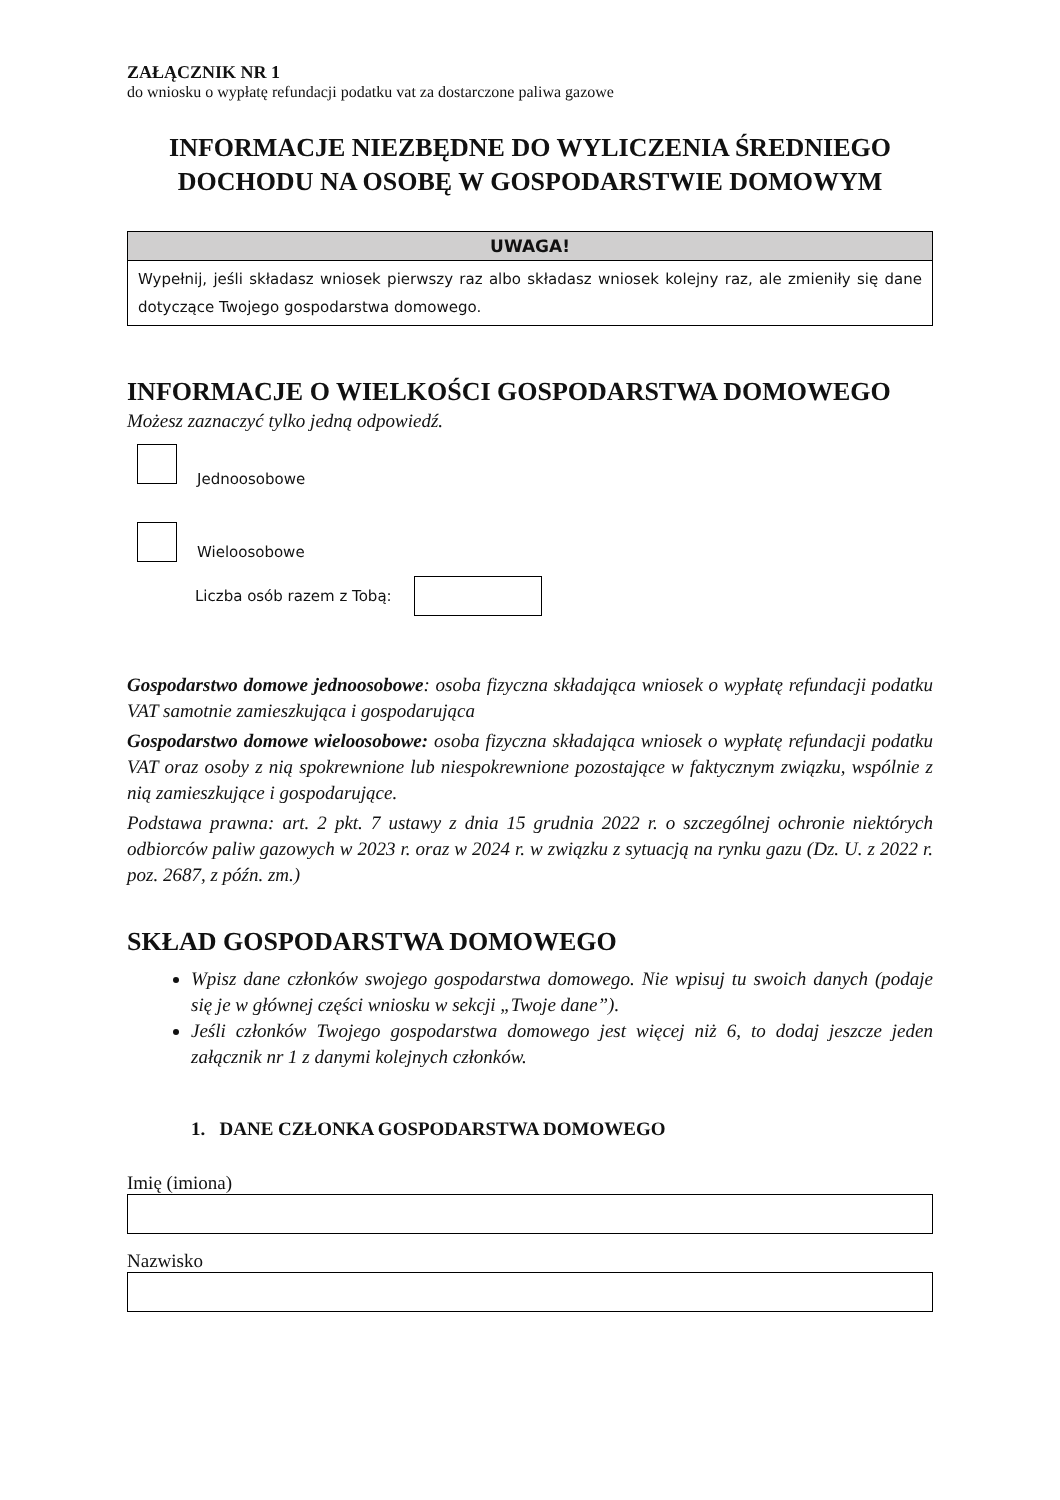ZAŁĄCZNIK NR 1
do wniosku o wypłatę refundacji podatku vat za dostarczone paliwa gazowe
INFORMACJE NIEZBĘDNE DO WYLICZENIA ŚREDNIEGO DOCHODU NA OSOBĘ W GOSPODARSTWIE DOMOWYM
UWAGA!
Wypełnij, jeśli składasz wniosek pierwszy raz albo składasz wniosek kolejny raz, ale zmieniły się dane dotyczące Twojego gospodarstwa domowego.
INFORMACJE O WIELKOŚCI GOSPODARSTWA DOMOWEGO
Możesz zaznaczyć tylko jedną odpowiedź.
Jednoosobowe
Wieloosobowe
Liczba osób razem z Tobą:
Gospodarstwo domowe jednoosobowe: osoba fizyczna składająca wniosek o wypłatę refundacji podatku VAT samotnie zamieszkująca i gospodarująca
Gospodarstwo domowe wieloosobowe: osoba fizyczna składająca wniosek o wypłatę refundacji podatku VAT oraz osoby z nią spokrewnione lub niespokrewnione pozostające w faktycznym związku, wspólnie z nią zamieszkujące i gospodarujące.
Podstawa prawna: art. 2 pkt. 7 ustawy z dnia 15 grudnia 2022 r. o szczególnej ochronie niektórych odbiorców paliw gazowych w 2023 r. oraz w 2024 r. w związku z sytuacją na rynku gazu (Dz. U. z 2022 r. poz. 2687, z późn. zm.)
SKŁAD GOSPODARSTWA DOMOWEGO
Wpisz dane członków swojego gospodarstwa domowego. Nie wpisuj tu swoich danych (podaje się je w głównej części wniosku w sekcji „Twoje dane”).
Jeśli członków Twojego gospodarstwa domowego jest więcej niż 6, to dodaj jeszcze jeden załącznik nr 1 z danymi kolejnych członków.
1. DANE CZŁONKA GOSPODARSTWA DOMOWEGO
Imię (imiona)
Nazwisko